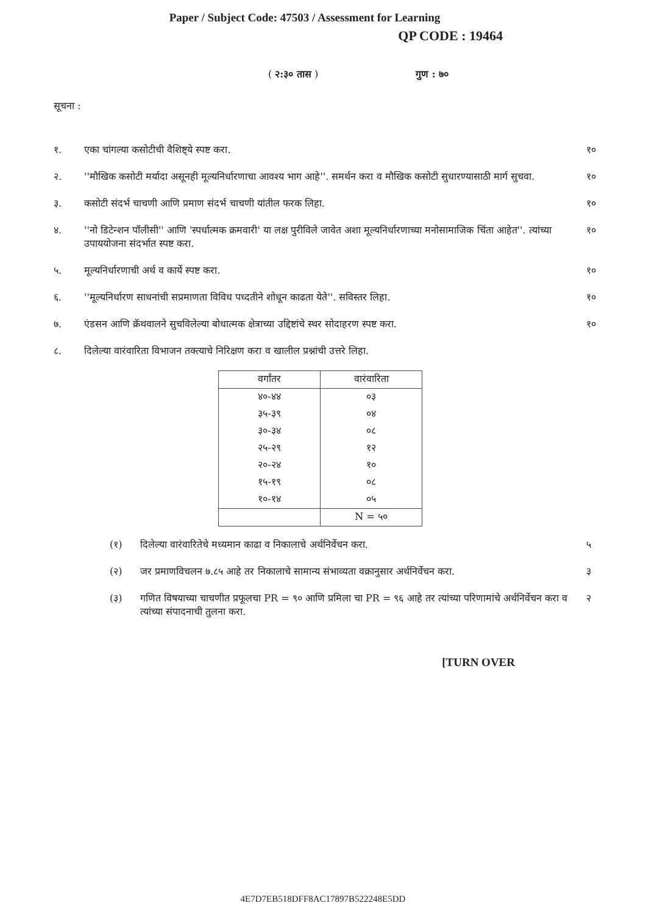Paper / Subject Code: 47503 / Assessment for Learning
QP CODE : 19464
( २:३० तास ) गुण : ७०
सूचना :
१. एका चांगल्या कसोटीची वैशिष्ट्ये स्पष्ट करा.
१०
२. ''मौखिक कसोटी मर्यादा असूनही मूल्यनिर्धारणाचा आवश्य भाग आहे''. समर्थन करा व मौखिक कसोटी सुधारण्यासाठी मार्ग सुचवा.
१०
३. कसोटी संदर्भ चाचणी आणि प्रमाण संदर्भ चाचणी यांतील फरक लिहा.
१०
४. ''नो डिटेन्शन पॉलीसी'' आणि 'स्पर्धात्मक क्रमवारी' या लक्ष पुरीविले जावेत अशा मूल्यनिर्धारणाच्या मनोसामाजिक चिंता आहेत''. त्यांच्या उपाययोजना संदर्भात स्पष्ट करा.
१०
५. मूल्यनिर्धारणाची अर्थ व कार्ये स्पष्ट करा.
१०
६. ''मूल्यनिर्धारण साधनांची सप्रमाणता विविध पध्दतीने शोधून काढता येते''. सविस्तर लिहा.
१०
७. एंडसन आणि क्रॅथवालने सुचविलेल्या बोधात्मक क्षेत्राच्या उद्दिष्टांचे स्थर सोदाहरण स्पष्ट करा.
१०
८. दिलेल्या वारंवारिता विभाजन तक्त्याचे निरिक्षण करा व खालील प्रश्नांची उत्तरे लिहा.
| वर्गांतर | वारंवारिता |
| --- | --- |
| ४०-४४ | ०३ |
| ३५-३९ | ०४ |
| ३०-३४ | ०८ |
| २५-२९ | १२ |
| २०-२४ | १० |
| १५-१९ | ०८ |
| १०-१४ | ०५ |
| | N = ५० |
(१) दिलेल्या वारंवारितेचे मध्यमान काढा व निकालाचे अर्थनिर्वेचन करा.
५
(२) जर प्रमाणविचलन ७.८५ आहे तर निकालाचे सामान्य संभाव्यता वक्रानुसार अर्थनिर्वेचन करा.
३
(३) गणित विषयाच्या चाचणीत प्रफूलचा PR = ९० आणि प्रमिला चा PR = ९६ आहे तर त्यांच्या परिणामांचे अर्थनिर्वेचन करा व त्यांच्या संपादनाची तुलना करा.
२
[TURN OVER
4E7D7EB518DFF8AC17897B522248E5DD